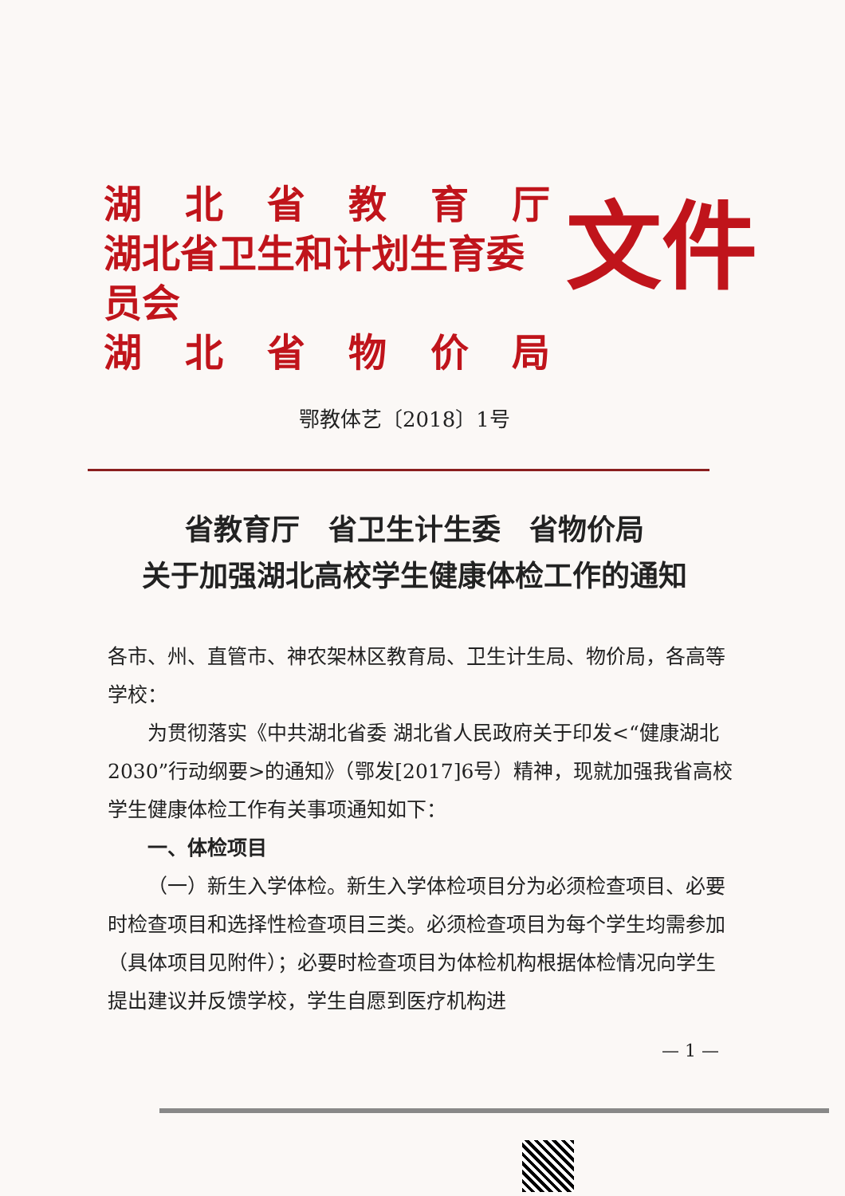湖北省教育厅
湖北省卫生和计划生育委员会
湖北省物价局
文件
鄂教体艺〔2018〕1号
省教育厅　省卫生计生委　省物价局
关于加强湖北高校学生健康体检工作的通知
各市、州、直管市、神农架林区教育局、卫生计生局、物价局，各高等学校：
为贯彻落实《中共湖北省委 湖北省人民政府关于印发<“健康湖北 2030”行动纲要>的通知》（鄂发[2017]6号）精神，现就加强我省高校学生健康体检工作有关事项通知如下：
一、体检项目
（一）新生入学体检。新生入学体检项目分为必须检查项目、必要时检查项目和选择性检查项目三类。必须检查项目为每个学生均需参加（具体项目见附件）；必要时检查项目为体检机构根据体检情况向学生提出建议并反馈学校，学生自愿到医疗机构进
— 1 —